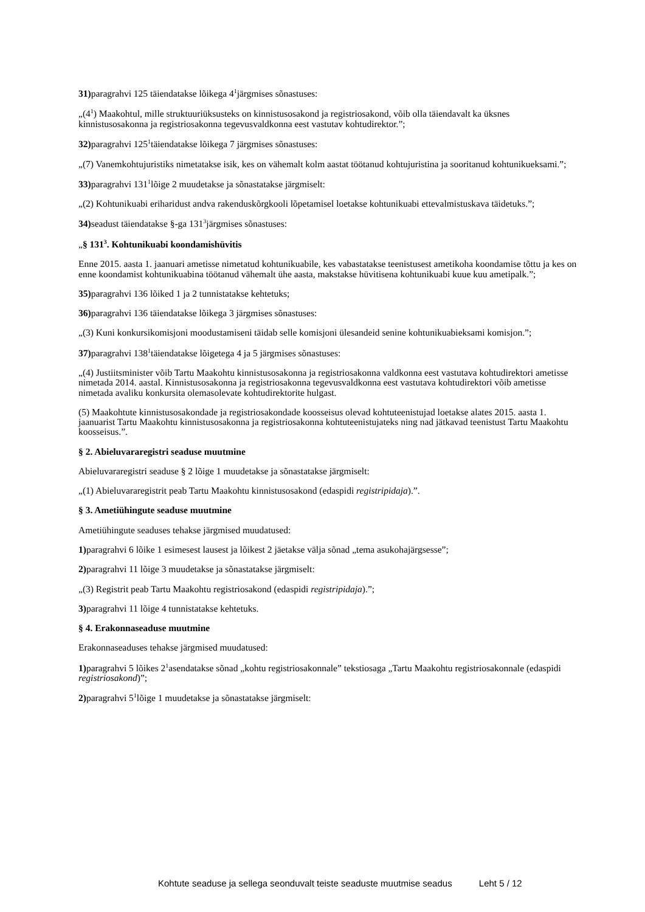31) paragrahvi 125 täiendatakse lõikega 4<sup>1</sup>järgmises sõnastuses:
„(4<sup>1</sup>) Maakohtul, mille struktuuriüksusteks on kinnistusosakond ja registriosakond, võib olla täiendavalt ka üksnes kinnistusosakonna ja registriosakonna tegevusvaldkonna eest vastutav kohtudirektor.”;
32) paragrahvi 125<sup>1</sup>täiendatakse lõikega 7 järgmises sõnastuses:
„(7) Vanemkohtujuristiks nimetatakse isik, kes on vähemalt kolm aastat töötanud kohtujuristina ja sooritanud kohtunikueksami.”;
33) paragrahvi 131<sup>1</sup>lõige 2 muudetakse ja sõnastatakse järgmiselt:
„(2) Kohtunikuabi eriharidust andva rakenduskõrgkooli lõpetamisel loetakse kohtunikuabi ettevalmistuskava täidetuks.”;
34) seadust täiendatakse §-ga 131<sup>3</sup>järgmises sõnastuses:
„§ 131<sup>3</sup>. Kohtunikuabi koondamishüvitis
Enne 2015. aasta 1. jaanuari ametisse nimetatud kohtunikuabile, kes vabastatakse teenistusest ametikoha koondamise tõttu ja kes on enne koondamist kohtunikuabina töötanud vähemalt ühe aasta, makstakse hüvitisena kohtunikuabi kuue kuu ametipalk.”;
35) paragrahvi 136 lõiked 1 ja 2 tunnistatakse kehtetuks;
36) paragrahvi 136 täiendatakse lõikega 3 järgmises sõnastuses:
„(3) Kuni konkursikomisjoni moodustamiseni täidab selle komisjoni ülesandeid senine kohtunikuabieksami komisjon.”;
37) paragrahvi 138<sup>1</sup>täiendatakse lõigetega 4 ja 5 järgmises sõnastuses:
„(4) Justiitsminister võib Tartu Maakohtu kinnistusosakonna ja registriosakonna valdkonna eest vastutava kohtudirektori ametisse nimetada 2014. aastal. Kinnistusosakonna ja registriosakonna tegevusvaldkonna eest vastutava kohtudirektori võib ametisse nimetada avaliku konkursita olemasolevate kohtudirektorite hulgast.
(5) Maakohtute kinnistusosakondade ja registriosakondade koosseisus olevad kohtuteenistujad loetakse alates 2015. aasta 1. jaanuarist Tartu Maakohtu kinnistusosakonna ja registriosakonna kohtuteenistujateks ning nad jätkavad teenistust Tartu Maakohtu koosseisus.”.
§ 2. Abieluvararegistri seaduse muutmine
Abieluvararegistri seaduse § 2 lõige 1 muudetakse ja sõnastatakse järgmiselt:
„(1) Abieluvararegistrit peab Tartu Maakohtu kinnistusosakond (edaspidi registripidaja).”.
§ 3. Ametiühingute seaduse muutmine
Ametiühingute seaduses tehakse järgmised muudatused:
1) paragrahvi 6 lõike 1 esimesest lausest ja lõikest 2 jäetakse välja sõnad „tema asukohajärgsesse”;
2) paragrahvi 11 lõige 3 muudetakse ja sõnastatakse järgmiselt:
„(3) Registrit peab Tartu Maakohtu registriosakond (edaspidi registripidaja).”;
3) paragrahvi 11 lõige 4 tunnistatakse kehtetuks.
§ 4. Erakonnaseaduse muutmine
Erakonnaseaduses tehakse järgmised muudatused:
1) paragrahvi 5 lõikes 2<sup>1</sup>asendatakse sõnad „kohtu registriosakonnale” tekstiosaga „Tartu Maakohtu registriosakonnale (edaspidi registriosakond)”;
2) paragrahvi 5<sup>1</sup>lõige 1 muudetakse ja sõnastatakse järgmiselt:
Kohtute seaduse ja sellega seonduvalt teiste seaduste muutmise seadus Leht 5 / 12